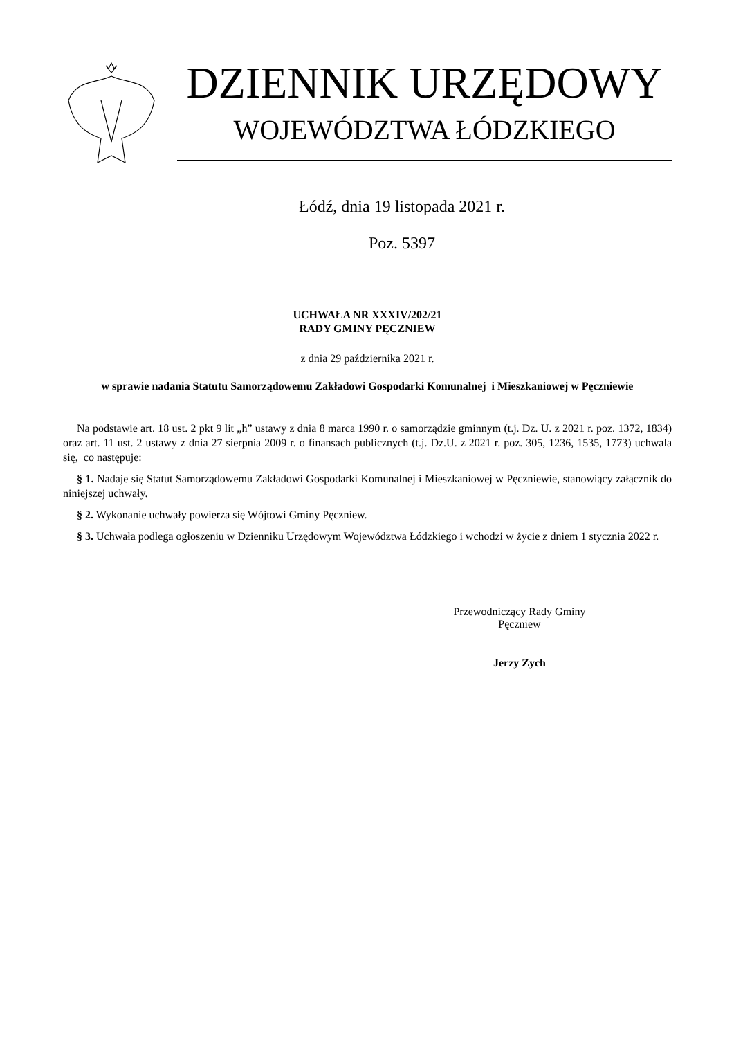DZIENNIK URZĘDOWY
WOJEWÓDZTWA ŁÓDZKIEGO
Łódź, dnia 19 listopada 2021 r.
Poz. 5397
UCHWAŁA NR XXXIV/202/21
RADY GMINY PĘCZNIEW
z dnia 29 października 2021 r.
w sprawie nadania Statutu Samorządowemu Zakładowi Gospodarki Komunalnej i Mieszkaniowej w Pęczniewie
Na podstawie art. 18 ust. 2 pkt 9 lit „h” ustawy z dnia 8 marca 1990 r. o samorządzie gminnym (t.j. Dz. U. z 2021 r. poz. 1372, 1834) oraz art. 11 ust. 2 ustawy z dnia 27 sierpnia 2009 r. o finansach publicznych (t.j. Dz.U. z 2021 r. poz. 305, 1236, 1535, 1773) uchwala się, co następuje:
§ 1. Nadaje się Statut Samorządowemu Zakładowi Gospodarki Komunalnej i Mieszkaniowej w Pęczniewie, stanowiący załącznik do niniejszej uchwały.
§ 2. Wykonanie uchwały powierza się Wójtowi Gminy Pęczniew.
§ 3. Uchwała podlega ogłoszeniu w Dzienniku Urzędowym Województwa Łódzkiego i wchodzi w życie z dniem 1 stycznia 2022 r.
Przewodniczący Rady Gminy
Pęczniew
Jerzy Zych